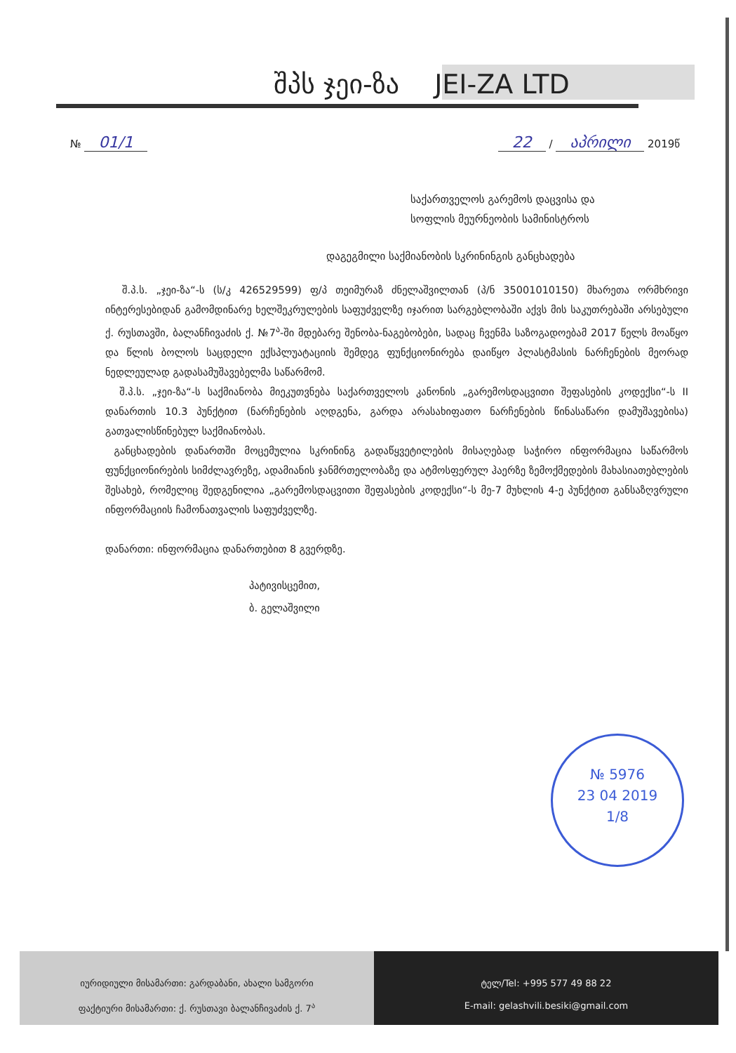შპს ჯეი-ზა JEI-ZA LTD
№ 01/1 22 / აპრილი 2019წ
საქართველოს გარემოს დაცვისა და
სოფლის მეურნეობის სამინისტროს
დაგეგმილი საქმიანობის სკრინინგის განცხადება
შ.პ.ს. „ჯეი-ზა“-ს (ს/კ 426529599) ფ/პ თეიმურაზ ძნელაშვილთან (პ/ნ 35001010150) მხარეთა ორმხრივი ინტერესებიდან გამომდინარე ხელშეკრულების საფუძველზე იჯარით სარგებლობაში აქვს მის საკუთრებაში არსებული ქ. რუსთავში, ბალანჩივაძის ქ. №7<sup>ა</sup>-ში მდებარე შენობა-ნაგებობები, სადაც ჩვენმა საზოგადოებამ 2017 წელს მოაწყო და წლის ბოლოს საცდელი ექსპლუატაციის შემდეგ ფუნქციონირება დაიწყო პლასტმასის ნარჩენების მეორად ნედლეულად გადასამუშავებელმა საწარმომ.
შ.პ.ს. „ჯეი-ზა“-ს საქმიანობა მიეკუთვნება საქართველოს კანონის „გარემოსდაცვითი შეფასების კოდექსი“-ს II დანართის 10.3 პუნქტით (ნარჩენების აღდგენა, გარდა არასახიფათო ნარჩენების წინასაწარი დამუშავებისა) გათვალისწინებულ საქმიანობას.
განცხადების დანართში მოცემულია სკრინინგ გადაწყვეტილების მისაღებად საჭირო ინფორმაცია საწარმოს ფუნქციონირების სიმძლავრეზე, ადამიანის ჯანმრთელობაზე და ატმოსფერულ ჰაერზე ზემოქმედების მახასიათებლების შესახებ, რომელიც შედგენილია „გარემოსდაცვითი შეფასების კოდექსი“-ს მე-7 მუხლის 4-ე პუნქტით განსაზღვრული ინფორმაციის ჩამონათვალის საფუძველზე.
დანართი: ინფორმაცია დანართებით 8 გვერდზე.
პატივისცემით,
ბ. გელაშვილი
№ 5976
23 04 2019
1/8
იურიდიული მისამართი: გარდაბანი, ახალი სამგორი
ფაქტიური მისამართი: ქ. რუსთავი ბალანჩივაძის ქ. 7<sup>ა</sup>
ტელ/Tel: +995 577 49 88 22
E-mail: gelashvili.besiki@gmail.com